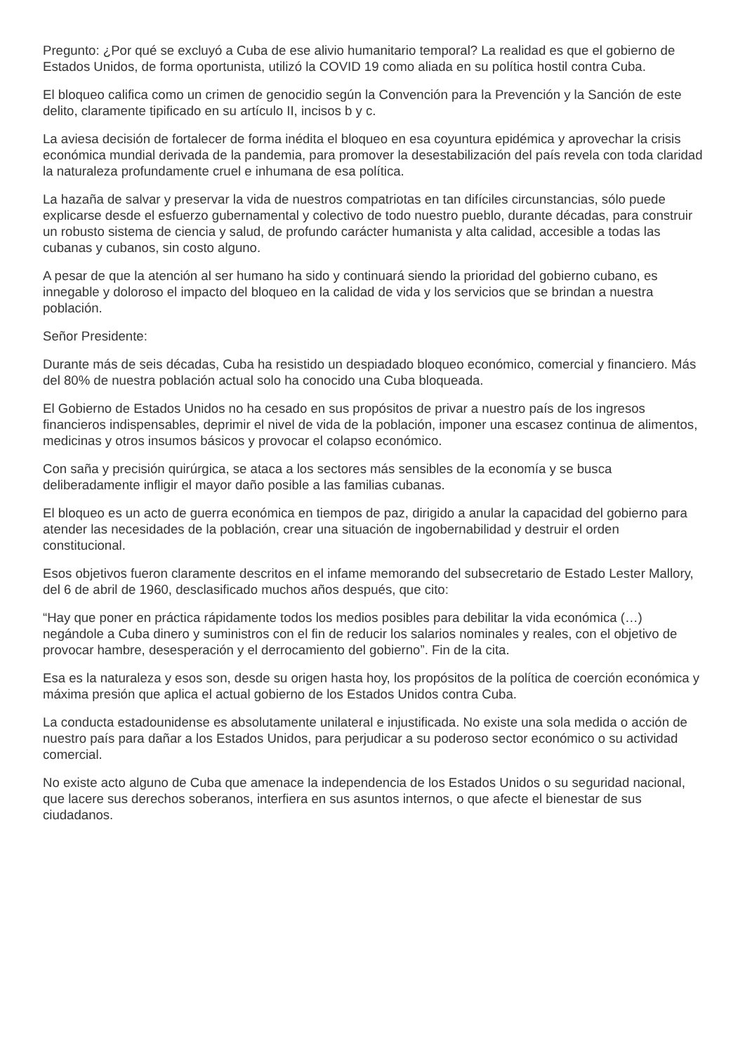Pregunto: ¿Por qué se excluyó a Cuba de ese alivio humanitario temporal? La realidad es que el gobierno de Estados Unidos, de forma oportunista, utilizó la COVID 19 como aliada en su política hostil contra Cuba.
El bloqueo califica como un crimen de genocidio según la Convención para la Prevención y la Sanción de este delito, claramente tipificado en su artículo II, incisos b y c.
La aviesa decisión de fortalecer de forma inédita el bloqueo en esa coyuntura epidémica y aprovechar la crisis económica mundial derivada de la pandemia, para promover la desestabilización del país revela con toda claridad la naturaleza profundamente cruel e inhumana de esa política.
La hazaña de salvar y preservar la vida de nuestros compatriotas en tan difíciles circunstancias, sólo puede explicarse desde el esfuerzo gubernamental y colectivo de todo nuestro pueblo, durante décadas, para construir un robusto sistema de ciencia y salud, de profundo carácter humanista y alta calidad, accesible a todas las cubanas y cubanos, sin costo alguno.
A pesar de que la atención al ser humano ha sido y continuará siendo la prioridad del gobierno cubano, es innegable y doloroso el impacto del bloqueo en la calidad de vida y los servicios que se brindan a nuestra población.
Señor Presidente:
Durante más de seis décadas, Cuba ha resistido un despiadado bloqueo económico, comercial y financiero. Más del 80% de nuestra población actual solo ha conocido una Cuba bloqueada.
El Gobierno de Estados Unidos no ha cesado en sus propósitos de privar a nuestro país de los ingresos financieros indispensables, deprimir el nivel de vida de la población, imponer una escasez continua de alimentos, medicinas y otros insumos básicos y provocar el colapso económico.
Con saña y precisión quirúrgica, se ataca a los sectores más sensibles de la economía y se busca deliberadamente infligir el mayor daño posible a las familias cubanas.
El bloqueo es un acto de guerra económica en tiempos de paz, dirigido a anular la capacidad del gobierno para atender las necesidades de la población, crear una situación de ingobernabilidad y destruir el orden constitucional.
Esos objetivos fueron claramente descritos en el infame memorando del subsecretario de Estado Lester Mallory, del 6 de abril de 1960, desclasificado muchos años después, que cito:
“Hay que poner en práctica rápidamente todos los medios posibles para debilitar la vida económica (…) negándole a Cuba dinero y suministros con el fin de reducir los salarios nominales y reales, con el objetivo de provocar hambre, desesperación y el derrocamiento del gobierno”. Fin de la cita.
Esa es la naturaleza y esos son, desde su origen hasta hoy, los propósitos de la política de coerción económica y máxima presión que aplica el actual gobierno de los Estados Unidos contra Cuba.
La conducta estadounidense es absolutamente unilateral e injustificada. No existe una sola medida o acción de nuestro país para dañar a los Estados Unidos, para perjudicar a su poderoso sector económico o su actividad comercial.
No existe acto alguno de Cuba que amenace la independencia de los Estados Unidos o su seguridad nacional, que lacere sus derechos soberanos, interfiera en sus asuntos internos, o que afecte el bienestar de sus ciudadanos.